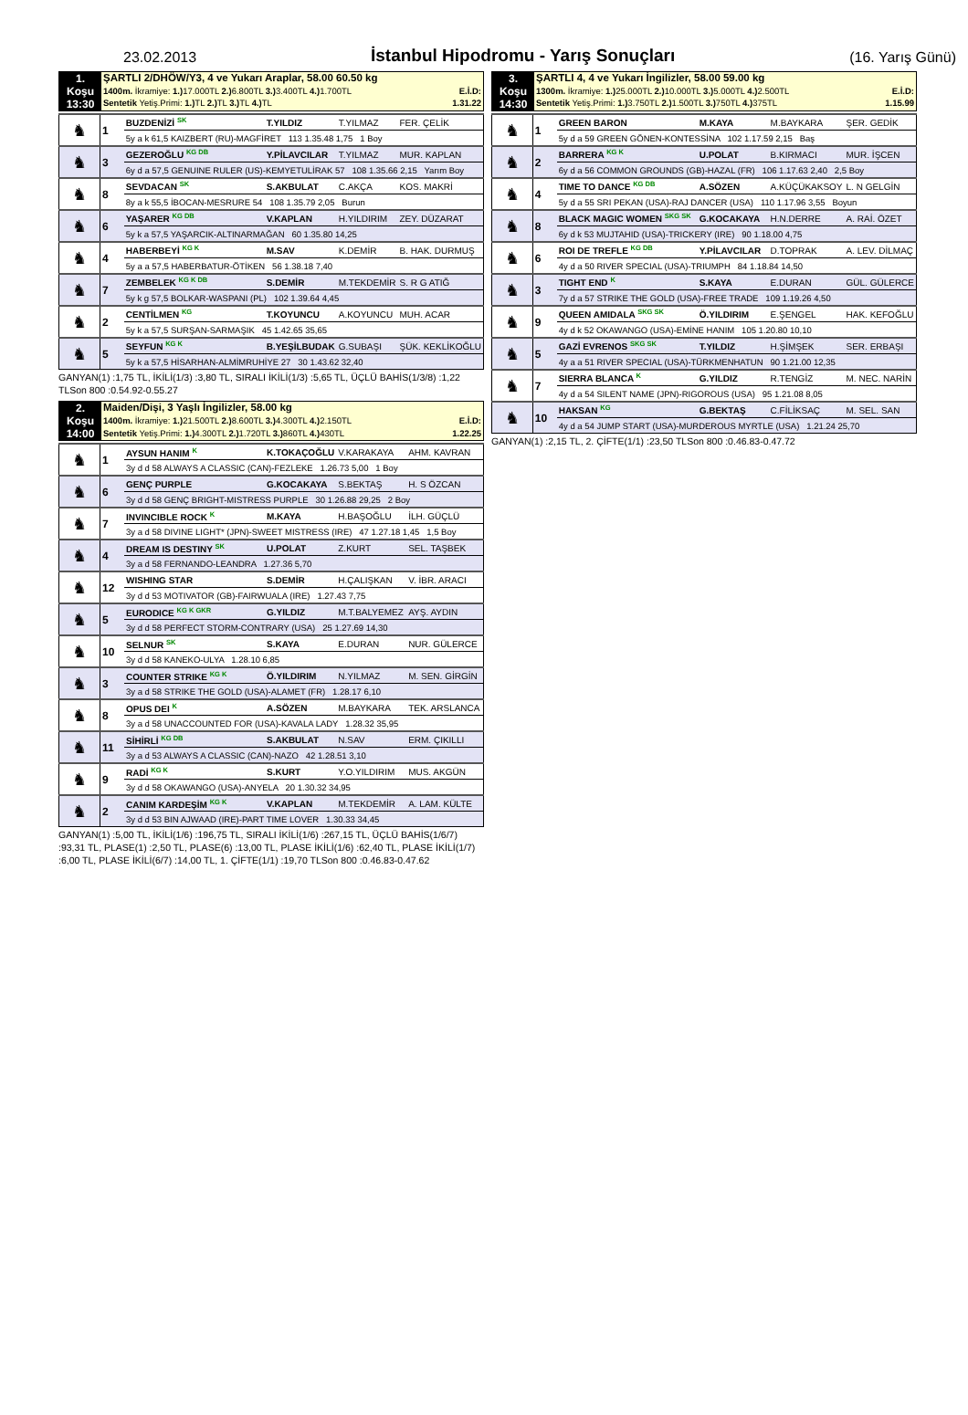23.02.2013
İstanbul Hipodromu - Yarış Sonuçları
(16. Yarış Günü)
| 1. Koşu 13:30 | ŞARTLI 2/DHÖW/Y3, 4 ve Yukarı Araplar, 58.00 60.50 kg | |
| | 1400m. İkramiye: 1.) 17.000TL 2.) 6.800TL 3.) 3.400TL 4.) 1.700TL | E.İ.D: |
| | Sentetik Yetiş.Primi: 1.) TL 2.) TL 3.) TL 4.) TL | 1.31.22 |
| ♞ | 1 | BUZDENİZİ <sup>SK</sup> | T.YILDIZ | T.YILMAZ | FER. ÇELİK |
| | | 5y a k 61,5 KAIZBERT (RU)-MAGFİRET 113 1.35.48 1,75 1 Boy | | | |
| ♞ | 3 | GEZEROĞLU <sup>KG DB</sup> | Y.PİLAVCILAR | T.YILMAZ | MUR. KAPLAN |
| | | 6y d a 57,5 GENUINE RULER (US)-KEMYETULİRAK 57 108 1.35.66 2,15 Yarım Boy | | | |
| ♞ | 8 | SEVDACAN <sup>SK</sup> | S.AKBULAT | C.AKÇA | KOS. MAKRİ |
| | | 8y a k 55,5 İBOCAN-MESRURE 54 108 1.35.79 2,05 Burun | | | |
| ♞ | 6 | YAŞARER <sup>KG DB</sup> | V.KAPLAN | H.YILDIRIM | ZEY. DÜZARAT |
| | | 5y k a 57,5 YAŞARCIK-ALTINARMAĞAN 60 1.35.80 14,25 | | | |
| ♞ | 4 | HABERBEYİ <sup>KG K</sup> | M.SAV | K.DEMİR | B. HAK. DURMUŞ |
| | | 5y a a 57,5 HABERBATUR-ÖTİKEN 56 1.38.18 7,40 | | | |
| ♞ | 7 | ZEMBELEK <sup>KG K DB</sup> | S.DEMİR | M.TEKDEMİR | S. R G ATIĞ |
| | | 5y k g 57,5 BOLKAR-WASPANI (PL) 102 1.39.64 4,45 | | | |
| ♞ | 2 | CENTİLMEN <sup>KG</sup> | T.KOYUNCU | A.KOYUNCU | MUH. ACAR |
| | | 5y k a 57,5 SURŞAN-SARMAŞIK 45 1.42.65 35,65 | | | |
| ♞ | 5 | SEYFUN <sup>KG K</sup> | B.YEŞİLBUDAK | G.SUBAŞI | ŞÜK. KEKLİKOĞLU |
| | | 5y k a 57,5 HİSARHAN-ALMİMRUHİYE 27 30 1.43.62 32,40 | | | |
GANYAN(1) :1,75 TL, İKİLİ(1/3) :3,80 TL, SIRALI İKİLİ(1/3) :5,65 TL, ÜÇLÜ BAHİS(1/3/8) :1,22 TLSon 800 :0.54.92-0.55.27
| 2. Koşu 14:00 | Maiden/Dişi, 3 Yaşlı İngilizler, 58.00 kg | |
| | 1400m. İkramiye: 1.) 21.500TL 2.) 8.600TL 3.) 4.300TL 4.) 2.150TL | E.İ.D: |
| | Sentetik Yetiş.Primi: 1.) 4.300TL 2.) 1.720TL 3.) 860TL 4.) 430TL | 1.22.25 |
| ♞ | 1 | AYSUN HANIM <sup>K</sup> | K.TOKAÇOĞLU | V.KARAKAYA | AHM. KAVRAN |
| | | 3y d d 58 ALWAYS A CLASSIC (CAN)-FEZLEKE 1.26.73 5,00 1 Boy | | | |
| ♞ | 6 | GENÇ PURPLE | G.KOCAKAYA | S.BEKTAŞ | H. S ÖZCAN |
| | | 3y d d 58 GENÇ BRIGHT-MISTRESS PURPLE 30 1.26.88 29,25 2 Boy | | | |
| ♞ | 7 | INVINCIBLE ROCK <sup>K</sup> | M.KAYA | H.BAŞOĞLU | İLH. GÜÇLÜ |
| | | 3y a d 58 DIVINE LIGHT* (JPN)-SWEET MISTRESS (IRE) 47 1.27.18 1,45 1,5 Boy | | | |
| ♞ | 4 | DREAM IS DESTINY <sup>SK</sup> | U.POLAT | Z.KURT | SEL. TAŞBEK |
| | | 3y a d 58 FERNANDO-LEANDRA 1.27.36 5,70 | | | |
| ♞ | 12 | WISHING STAR | S.DEMİR | H.ÇALIŞKAN | V. İBR. ARACI |
| | | 3y d d 53 MOTIVATOR (GB)-FAIRWUALA (IRE) 1.27.43 7,75 | | | |
| ♞ | 5 | EURODICE <sup>KG K GKR</sup> | G.YILDIZ | M.T.BALYEMEZ | AYŞ. AYDIN |
| | | 3y d d 58 PERFECT STORM-CONTRARY (USA) 25 1.27.69 14,30 | | | |
| ♞ | 10 | SELNUR <sup>SK</sup> | S.KAYA | E.DURAN | NUR. GÜLERCE |
| | | 3y d d 58 KANEKO-ULYA 1.28.10 6,85 | | | |
| ♞ | 3 | COUNTER STRIKE <sup>KG K</sup> | Ö.YILDIRIM | N.YILMAZ | M. SEN. GİRGİN |
| | | 3y a d 58 STRIKE THE GOLD (USA)-ALAMET (FR) 1.28.17 6,10 | | | |
| ♞ | 8 | OPUS DEI <sup>K</sup> | A.SÖZEN | M.BAYKARA | TEK. ARSLANCA |
| | | 3y a d 58 UNACCOUNTED FOR (USA)-KAVALA LADY 1.28.32 35,95 | | | |
| ♞ | 11 | SİHİRLİ <sup>KG DB</sup> | S.AKBULAT | N.SAV | ERM. ÇIKILLI |
| | | 3y a d 53 ALWAYS A CLASSIC (CAN)-NAZO 42 1.28.51 3,10 | | | |
| ♞ | 9 | RADİ <sup>KG K</sup> | S.KURT | Y.O.YILDIRIM | MUS. AKGÜN |
| | | 3y d d 58 OKAWANGO (USA)-ANYELA 20 1.30.32 34,95 | | | |
| ♞ | 2 | CANIM KARDEŞİM <sup>KG K</sup> | V.KAPLAN | M.TEKDEMİR | A. LAM. KÜLTE |
| | | 3y d d 53 BIN AJWAAD (IRE)-PART TIME LOVER 1.30.33 34,45 | | | |
GANYAN(1) :5,00 TL, İKİLİ(1/6) :196,75 TL, SIRALI İKİLİ(1/6) :267,15 TL, ÜÇLÜ BAHİS(1/6/7) :93,31 TL, PLASE(1) :2,50 TL, PLASE(6) :13,00 TL, PLASE İKİLİ(1/6) :62,40 TL, PLASE İKİLİ(1/7) :6,00 TL, PLASE İKİLİ(6/7) :14,00 TL, 1. ÇİFTE(1/1) :19,70 TLSon 800 :0.46.83-0.47.62
| 3. Koşu 14:30 | ŞARTLI 4, 4 ve Yukarı İngilizler, 58.00 59.00 kg | |
| | 1300m. İkramiye: 1.) 25.000TL 2.) 10.000TL 3.) 5.000TL 4.) 2.500TL | E.İ.D: |
| | Sentetik Yetiş.Primi: 1.) 3.750TL 2.) 1.500TL 3.) 750TL 4.) 375TL | 1.15.99 |
| ♞ | 1 | GREEN BARON | M.KAYA | M.BAYKARA | ŞER. GEDİK |
| | | 5y d a 59 GREEN GÖNEN-KONTESSİNA 102 1.17.59 2,15 Baş | | | |
| ♞ | 2 | BARRERA <sup>KG K</sup> | U.POLAT | B.KIRMACI | MUR. İŞCEN |
| | | 6y d a 56 COMMON GROUNDS (GB)-HAZAL (FR) 106 1.17.63 2,40 2,5 Boy | | | |
| ♞ | 4 | TIME TO DANCE <sup>KG DB</sup> | A.SÖZEN | A.KÜÇÜKAKSOY | L. N GELGİN |
| | | 5y d a 55 SRI PEKAN (USA)-RAJ DANCER (USA) 110 1.17.96 3,55 Boyun | | | |
| ♞ | 8 | BLACK MAGIC WOMEN <sup>SKG SK</sup> | G.KOCAKAYA | H.N.DERRE | A. RAİ. ÖZET |
| | | 6y d k 53 MUJTAHID (USA)-TRICKERY (IRE) 90 1.18.00 4,75 | | | |
| ♞ | 6 | ROI DE TREFLE <sup>KG DB</sup> | Y.PİLAVCILAR | D.TOPRAK | A. LEV. DİLMAÇ |
| | | 4y d a 50 RIVER SPECIAL (USA)-TRIUMPH 84 1.18.84 14,50 | | | |
| ♞ | 3 | TIGHT END <sup>K</sup> | S.KAYA | E.DURAN | GÜL. GÜLERCE |
| | | 7y d a 57 STRIKE THE GOLD (USA)-FREE TRADE 109 1.19.26 4,50 | | | |
| ♞ | 9 | QUEEN AMIDALA <sup>SKG SK</sup> | Ö.YILDIRIM | E.ŞENGEL | HAK. KEFOĞLU |
| | | 4y d k 52 OKAWANGO (USA)-EMİNE HANIM 105 1.20.80 10,10 | | | |
| ♞ | 5 | GAZİ EVRENOS <sup>SKG SK</sup> | T.YILDIZ | H.ŞİMŞEK | SER. ERBAŞI |
| | | 4y a a 51 RIVER SPECIAL (USA)-TÜRKMENHATUN 90 1.21.00 12,35 | | | |
| ♞ | 7 | SIERRA BLANCA <sup>K</sup> | G.YILDIZ | R.TENGİZ | M. NEC. NARİN |
| | | 4y d a 54 SILENT NAME (JPN)-RIGOROUS (USA) 95 1.21.08 8,05 | | | |
| ♞ | 10 | HAKSAN <sup>KG</sup> | G.BEKTAŞ | C.FİLİKSAÇ | M. SEL. SAN |
| | | 4y d a 54 JUMP START (USA)-MURDEROUS MYRTLE (USA) 1.21.24 25,70 | | | |
GANYAN(1) :2,15 TL, 2. ÇİFTE(1/1) :23,50 TLSon 800 :0.46.83-0.47.72